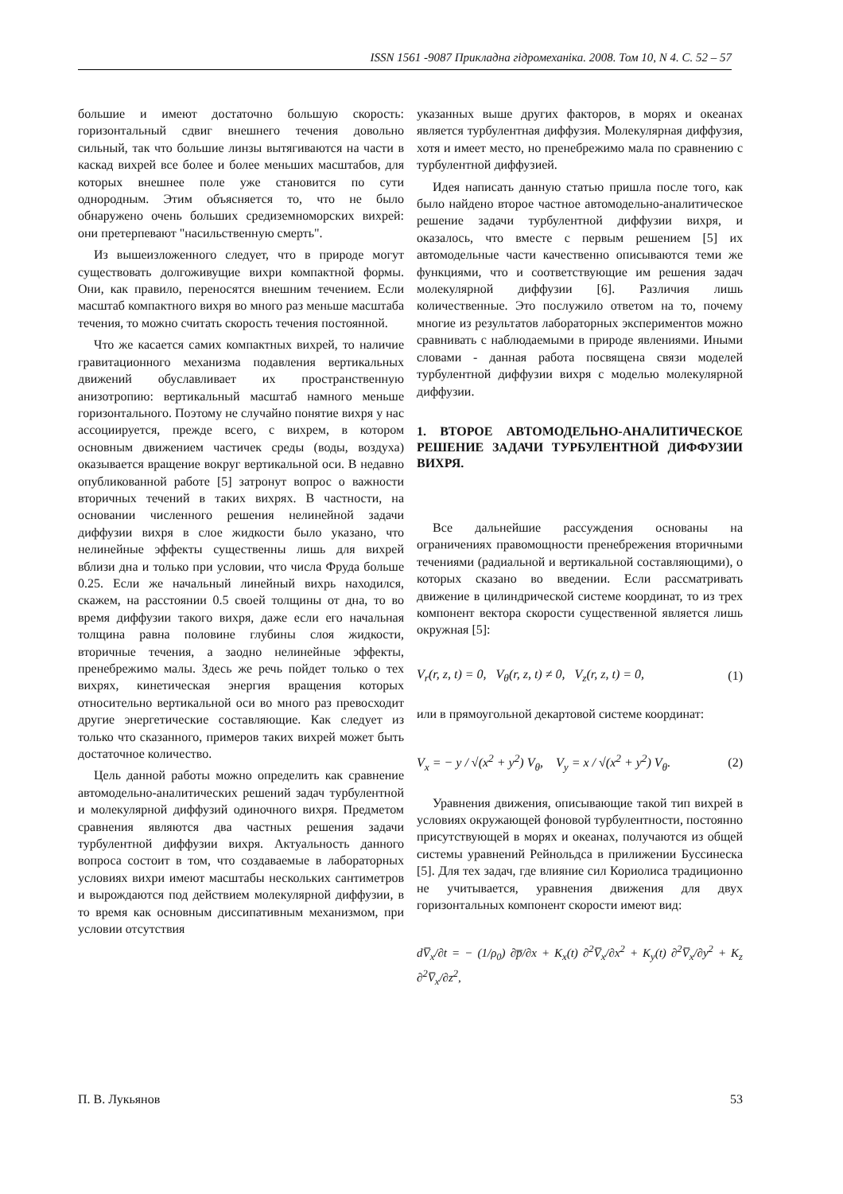ISSN 1561 -9087 Прикладна гідромеханіка. 2008. Том 10, N 4. C. 52 – 57
большие и имеют достаточно большую скорость: горизонтальный сдвиг внешнего течения довольно сильный, так что большие линзы вытягиваются на части в каскад вихрей все более и более меньших масштабов, для которых внешнее поле уже становится по сути однородным. Этим объясняется то, что не было обнаружено очень больших средиземноморских вихрей: они претерпевают "насильственную смерть".
Из вышеизложенного следует, что в природе могут существовать долгоживущие вихри компактной формы. Они, как правило, переносятся внешним течением. Если масштаб компактного вихря во много раз меньше масштаба течения, то можно считать скорость течения постоянной.
Что же касается самих компактных вихрей, то наличие гравитационного механизма подавления вертикальных движений обуславливает их пространственную анизотропию: вертикальный масштаб намного меньше горизонтального. Поэтому не случайно понятие вихря у нас ассоциируется, прежде всего, с вихрем, в котором основным движением частичек среды (воды, воздуха) оказывается вращение вокруг вертикальной оси. В недавно опубликованной работе [5] затронут вопрос о важности вторичных течений в таких вихрях. В частности, на основании численного решения нелинейной задачи диффузии вихря в слое жидкости было указано, что нелинейные эффекты существенны лишь для вихрей вблизи дна и только при условии, что числа Фруда больше 0.25. Если же начальный линейный вихрь находился, скажем, на расстоянии 0.5 своей толщины от дна, то во время диффузии такого вихря, даже если его начальная толщина равна половине глубины слоя жидкости, вторичные течения, а заодно нелинейные эффекты, пренебрежимо малы. Здесь же речь пойдет только о тех вихрях, кинетическая энергия вращения которых относительно вертикальной оси во много раз превосходит другие энергетические составляющие. Как следует из только что сказанного, примеров таких вихрей может быть достаточное количество.
Цель данной работы можно определить как сравнение автомодельно-аналитических решений задач турбулентной и молекулярной диффузий одиночного вихря. Предметом сравнения являются два частных решения задачи турбулентной диффузии вихря. Актуальность данного вопроса состоит в том, что создаваемые в лабораторных условиях вихри имеют масштабы нескольких сантиметров и вырождаются под действием молекулярной диффузии, в то время как основным диссипативным механизмом, при условии отсутствия
указанных выше других факторов, в морях и океанах является турбулентная диффузия. Молекулярная диффузия, хотя и имеет место, но пренебрежимо мала по сравнению с турбулентной диффузией.
Идея написать данную статью пришла после того, как было найдено второе частное автомодельно-аналитическое решение задачи турбулентной диффузии вихря, и оказалось, что вместе с первым решением [5] их автомодельные части качественно описываются теми же функциями, что и соответствующие им решения задач молекулярной диффузии [6]. Различия лишь количественные. Это послужило ответом на то, почему многие из результатов лабораторных экспериментов можно сравнивать с наблюдаемыми в природе явлениями. Иными словами - данная работа посвящена связи моделей турбулентной диффузии вихря с моделью молекулярной диффузии.
1. ВТОРОЕ АВТОМОДЕЛЬНО-АНАЛИТИЧЕСКОЕ РЕШЕНИЕ ЗАДАЧИ ТУРБУЛЕНТНОЙ ДИФФУЗИИ ВИХРЯ.
Все дальнейшие рассуждения основаны на ограничениях правомощности пренебрежения вторичными течениями (радиальной и вертикальной составляющими), о которых сказано во введении. Если рассматривать движение в цилиндрической системе координат, то из трех компонент вектора скорости существенной является лишь окружная [5]:
V<sub>r</sub>(r, z, t) = 0, V<sub>θ</sub>(r, z, t) ≠ 0, V<sub>z</sub>(r, z, t) = 0, (1)
или в прямоугольной декартовой системе координат:
V<sub>x</sub> = − y / √(x<sup>2</sup> + y<sup>2</sup>) V<sub>θ</sub>, V<sub>y</sub> = x / √(x<sup>2</sup> + y<sup>2</sup>) V<sub>θ</sub>. (2)
Уравнения движения, описывающие такой тип вихрей в условиях окружающей фоновой турбулентности, постоянно присутствующей в морях и океанах, получаются из общей системы уравнений Рейнольдса в прилижении Буссинеска [5]. Для тех задач, где влияние сил Кориолиса традиционно не учитывается, уравнения движения для двух горизонтальных компонент скорости имеют вид:
dV̅<sub>x</sub>/∂t = − (1/ρ<sub>0</sub>) ∂p̅/∂x + K<sub>x</sub>(t) ∂<sup>2</sup>V̅<sub>x</sub>/∂x<sup>2</sup> + K<sub>y</sub>(t) ∂<sup>2</sup>V̅<sub>x</sub>/∂y<sup>2</sup> + K<sub>z</sub> ∂<sup>2</sup>V̅<sub>x</sub>/∂z<sup>2</sup>,
П. В. Лукьянов 53